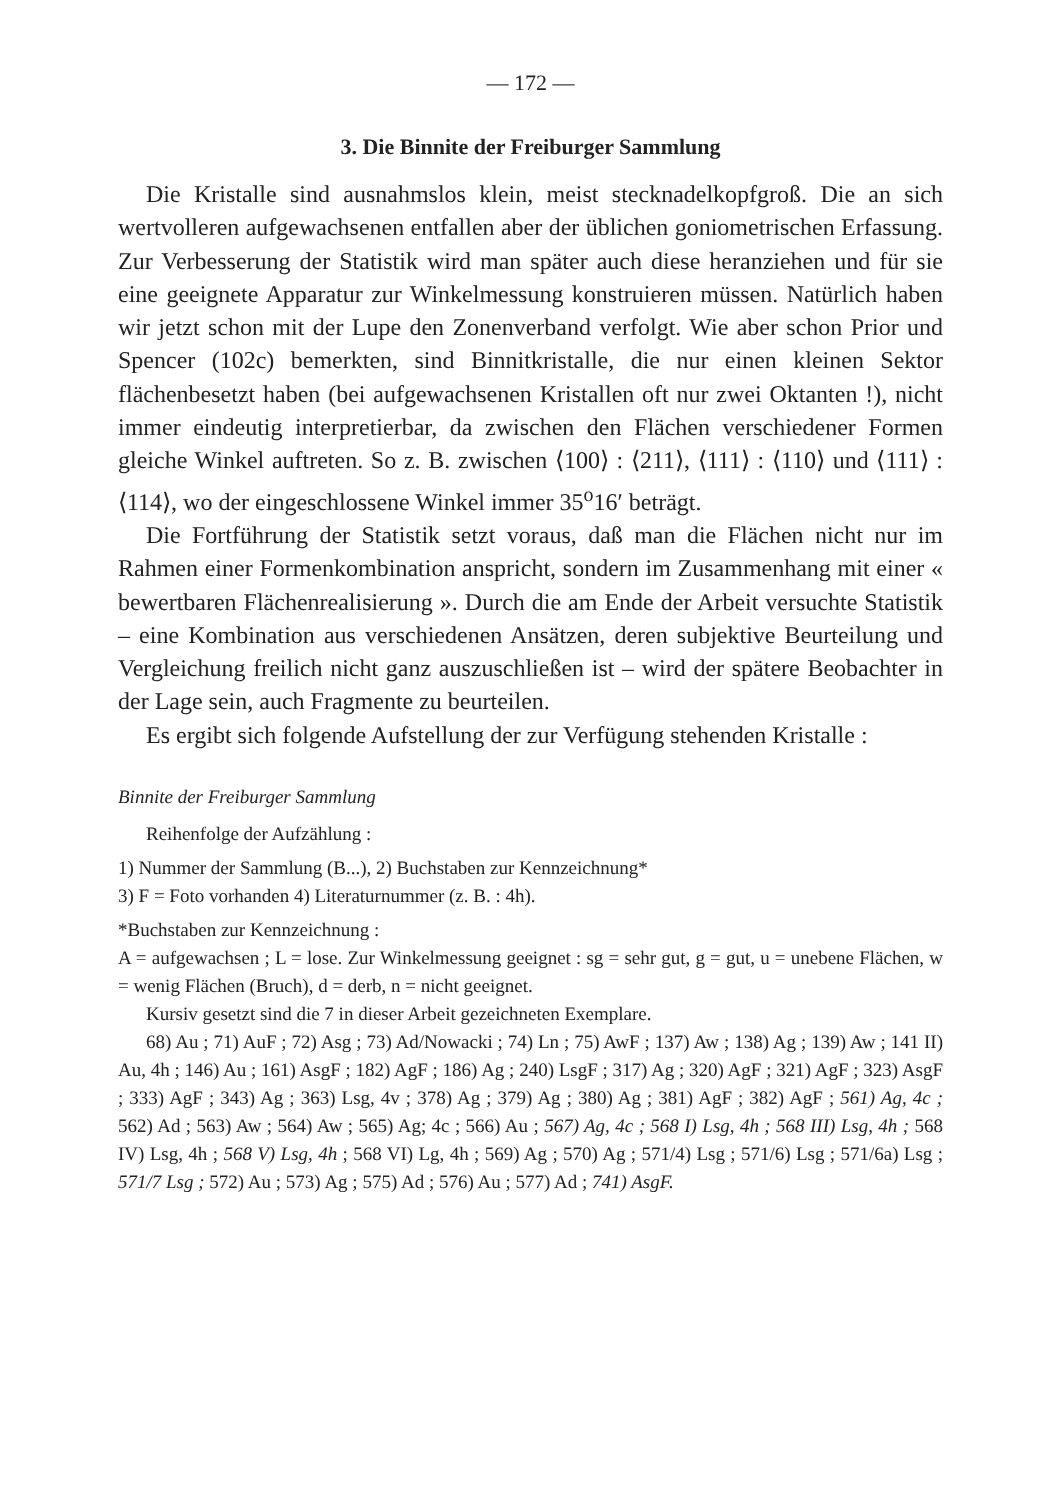— 172 —
3. Die Binnite der Freiburger Sammlung
Die Kristalle sind ausnahmslos klein, meist stecknadelkopfgroß. Die an sich wertvolleren aufgewachsenen entfallen aber der üblichen goniometrischen Erfassung. Zur Verbesserung der Statistik wird man später auch diese heranziehen und für sie eine geeignete Apparatur zur Winkelmessung konstruieren müssen. Natürlich haben wir jetzt schon mit der Lupe den Zonenverband verfolgt. Wie aber schon Prior und Spencer (102c) bemerkten, sind Binnitkristalle, die nur einen kleinen Sektor flächenbesetzt haben (bei aufgewachsenen Kristallen oft nur zwei Oktanten !), nicht immer eindeutig interpretierbar, da zwischen den Flächen verschiedener Formen gleiche Winkel auftreten. So z. B. zwischen ⟨100⟩ : ⟨211⟩, ⟨111⟩ : ⟨110⟩ und ⟨111⟩ : ⟨114⟩, wo der eingeschlossene Winkel immer 35<sup>o</sup>16′ beträgt.
Die Fortführung der Statistik setzt voraus, daß man die Flächen nicht nur im Rahmen einer Formenkombination anspricht, sondern im Zusammenhang mit einer « bewertbaren Flächenrealisierung ». Durch die am Ende der Arbeit versuchte Statistik – eine Kombination aus verschiedenen Ansätzen, deren subjektive Beurteilung und Vergleichung freilich nicht ganz auszuschließen ist – wird der spätere Beobachter in der Lage sein, auch Fragmente zu beurteilen.
Es ergibt sich folgende Aufstellung der zur Verfügung stehenden Kristalle :
Binnite der Freiburger Sammlung
Reihenfolge der Aufzählung :
1) Nummer der Sammlung (B...), 2) Buchstaben zur Kennzeichnung*
3) F = Foto vorhanden 4) Literaturnummer (z. B. : 4h).
*Buchstaben zur Kennzeichnung :
A = aufgewachsen ; L = lose. Zur Winkelmessung geeignet : sg = sehr gut, g = gut, u = unebene Flächen, w = wenig Flächen (Bruch), d = derb, n = nicht geeignet.
Kursiv gesetzt sind die 7 in dieser Arbeit gezeichneten Exemplare.
68) Au ; 71) AuF ; 72) Asg ; 73) Ad/Nowacki ; 74) Ln ; 75) AwF ; 137) Aw ; 138) Ag ; 139) Aw ; 141 II) Au, 4h ; 146) Au ; 161) AsgF ; 182) AgF ; 186) Ag ; 240) LsgF ; 317) Ag ; 320) AgF ; 321) AgF ; 323) AsgF ; 333) AgF ; 343) Ag ; 363) Lsg, 4v ; 378) Ag ; 379) Ag ; 380) Ag ; 381) AgF ; 382) AgF ; 561) Ag, 4c ; 562) Ad ; 563) Aw ; 564) Aw ; 565) Ag; 4c ; 566) Au ; 567) Ag, 4c ; 568 I) Lsg, 4h ; 568 III) Lsg, 4h ; 568 IV) Lsg, 4h ; 568 V) Lsg, 4h ; 568 VI) Lg, 4h ; 569) Ag ; 570) Ag ; 571/4) Lsg ; 571/6) Lsg ; 571/6a) Lsg ; 571/7 Lsg ; 572) Au ; 573) Ag ; 575) Ad ; 576) Au ; 577) Ad ; 741) AsgF.